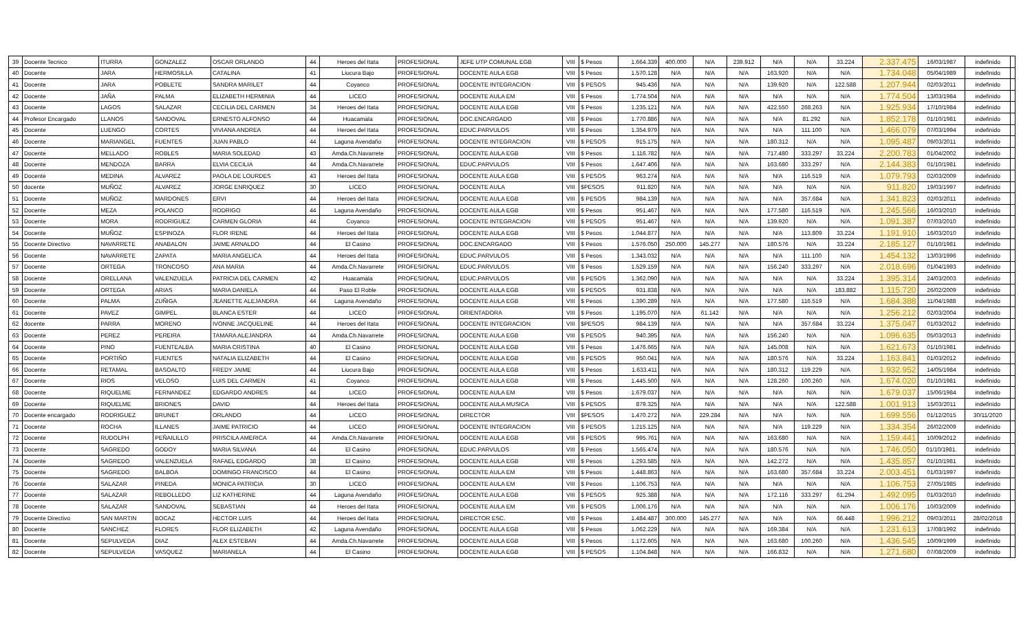| 39 | Docente Tecnico | ITURRA | GONZALEZ | OSCAR ORLANDO | 44 | Heroes del Itata | PROFESIONAL | JEFE UTP COMUNAL EGB | VIII | $ Pesos | 1.664.339 | 400.000 | N/A | 239.912 | N/A | N/A | 33.224 | 2.337.475 | 16/03/1987 | indefinido | |
| 40 | Docente | JARA | HERMOSILLA | CATALINA | 41 | Liucura Bajo | PROFESIONAL | DOCENTE AULA EGB | VIII | $ Pesos | 1.570.128 | N/A | N/A | N/A | 163.920 | N/A | N/A | 1.734.048 | 05/04/1989 | indefinido | |
| 41 | Docente | JARA | POBLETE | SANDRA MARILET | 44 | Coyanco | PROFESIONAL | DOCENTE INTEGRACION | VIII | $ PESOS | 945.436 | N/A | N/A | N/A | 139.920 | N/A | 122.588 | 1.207.944 | 02/03/2011 | indefinido | |
| 42 | Docente | JAÑA | PALMA | ELIZABETH HERMINIA | 44 | LICEO | PROFESIONAL | DOCENTE AULA EM | VIII | $ Pesos | 1.774.504 | N/A | N/A | N/A | N/A | N/A | N/A | 1.774.504 | 13/03/1984 | indefinido | |
| 43 | Docente | LAGOS | SALAZAR | CECILIA DEL CARMEN | 34 | Heroes del Itata | PROFESIONAL | DOCENTE AULA EGB | VIII | $ Pesos | 1.235.121 | N/A | N/A | N/A | 422.550 | 268.263 | N/A | 1.925.934 | 17/10/1984 | indefinido | |
| 44 | Profesor Encargado | LLANOS | SANDOVAL | ERNESTO ALFONSO | 44 | Huacamala | PROFESIONAL | DOC.ENCARGADO | VIII | $ Pesos | 1.770.886 | N/A | N/A | N/A | N/A | 81.292 | N/A | 1.852.178 | 01/10/1981 | indefinido | |
| 45 | Docente | LUENGO | CORTES | VIVIANA ANDREA | 44 | Heroes del Itata | PROFESIONAL | EDUC.PARVULOS | VIII | $ Pesos | 1.354.979 | N/A | N/A | N/A | N/A | 111.100 | N/A | 1.466.079 | 07/03/1994 | indefinido | |
| 46 | Docente | MARIANGEL | FUENTES | JUAN PABLO | 44 | Laguna Avendaño | PROFESIONAL | DOCENTE INTEGRACION | VIII | $ PESOS | 915.175 | N/A | N/A | N/A | 180.312 | N/A | N/A | 1.095.487 | 09/03/2011 | indefinido | |
| 47 | Docente | MELLADO | ROBLES | MARIA SOLEDAD | 43 | Amda.Ch.Navarrete | PROFESIONAL | DOCENTE AULA EGB | VIII | $ Pesos | 1.116.782 | N/A | N/A | N/A | 717.480 | 333.297 | 33.224 | 2.200.783 | 01/04/2002 | indefinido | |
| 48 | Docente | MENDOZA | BARRA | ELVIA CECILIA | 44 | Amda.Ch.Navarrete | PROFESIONAL | EDUC.PARVULOS | VIII | $ Pesos | 1.647.406 | N/A | N/A | N/A | 163.680 | 333.297 | N/A | 2.144.383 | 01/10/1981 | indefinido | |
| 49 | Docente | MEDINA | ALVAREZ | PAOLA DE LOURDES | 43 | Heroes del Itata | PROFESIONAL | DOCENTE AULA EGB | VIII | $ PESOS | 963.274 | N/A | N/A | N/A | N/A | 116.519 | N/A | 1.079.793 | 02/03/2009 | indefinido | |
| 50 | docente | MUÑOZ | ALVAREZ | JORGE ENRIQUEZ | 30 | LICEO | PROFESIONAL | DOCENTE AULA | VIII | $PESOS | 911.820 | N/A | N/A | N/A | N/A | N/A | N/A | 911.820 | 19/03/1997 | indefinido | |
| 51 | Docente | MUÑOZ | MARDONES | ERVI | 44 | Heroes del Itata | PROFESIONAL | DOCENTE AULA EGB | VIII | $ PESOS | 984.139 | N/A | N/A | N/A | N/A | 357.684 | N/A | 1.341.823 | 02/03/2011 | indefinido | |
| 52 | Docente | MEZA | POLANCO | RODRIGO | 44 | Laguna Avendaño | PROFESIONAL | DOCENTE AULA EGB | VIII | $ Pesos | 951.467 | N/A | N/A | N/A | 177.580 | 116.519 | N/A | 1.245.566 | 16/03/2010 | indefinido | |
| 53 | Docente | MORA | RODRIGUEZ | CARMEN GLORIA | 44 | Coyanco | PROFESIONAL | DOCENTE INTEGRACION | VIII | $ PESOS | 951.467 | N/A | N/A | N/A | 139.920 | N/A | N/A | 1.091.387 | 07/03/2010 | indefinido | |
| 54 | Docente | MUÑOZ | ESPINOZA | FLOR IRENE | 44 | Heroes del Itata | PROFESIONAL | DOCENTE AULA EGB | VIII | $ Pesos | 1.044.877 | N/A | N/A | N/A | N/A | 113.809 | 33.224 | 1.191.910 | 16/03/2010 | indefinido | |
| 55 | Docente Directivo | NAVARRETE | ANABALON | JAIME ARNALDO | 44 | El Casino | PROFESIONAL | DOC.ENCARGADO | VIII | $ Pesos | 1.576.050 | 250.000 | 145.277 | N/A | 180.576 | N/A | 33.224 | 2.185.127 | 01/10/1981 | indefinido | |
| 56 | Docente | NAVARRETE | ZAPATA | MARIA ANGELICA | 44 | Heroes del Itata | PROFESIONAL | EDUC.PARVULOS | VIII | $ Pesos | 1.343.032 | N/A | N/A | N/A | N/A | 111.100 | N/A | 1.454.132 | 13/03/1996 | indefinido | |
| 57 | Docente | ORTEGA | TRONCOSO | ANA MARIA | 44 | Amda.Ch.Navarrete | PROFESIONAL | EDUC.PARVULOS | VIII | $ Pesos | 1.529.159 | N/A | N/A | N/A | 156.240 | 333.297 | N/A | 2.018.696 | 01/04/1993 | indefinido | |
| 58 | Docente | ORELLANA | VALENZUELA | PATRICIA DEL CARMEN | 42 | Huacamala | PROFESIONAL | EDUC.PARVULOS | VIII | $ PESOS | 1.362.090 | N/A | N/A | N/A | N/A | N/A | 33.224 | 1.395.314 | 24/03/2003 | indefinido | |
| 59 | Docente | ORTEGA | ARIAS | MARIA DANIELA | 44 | Paso El Roble | PROFESIONAL | DOCENTE AULA EGB | VIII | $ PESOS | 931.838 | N/A | N/A | N/A | N/A | N/A | 183.882 | 1.115.720 | 26/02/2009 | indefinido | |
| 60 | Docente | PALMA | ZUÑIGA | JEANETTE ALEJANDRA | 44 | Laguna Avendaño | PROFESIONAL | DOCENTE AULA EGB | VIII | $ Pesos | 1.390.289 | N/A | N/A | N/A | 177.580 | 116.519 | N/A | 1.684.388 | 11/04/1988 | indefinido | |
| 61 | Docente | PAVEZ | GIMPEL | BLANCA ESTER | 44 | LICEO | PROFESIONAL | ORIENTADORA | VIII | $ Pesos | 1.195.070 | N/A | 61.142 | N/A | N/A | N/A | N/A | 1.256.212 | 02/03/2004 | indefinido | |
| 62 | docente | PARRA | MORENO | IVONNE JACQUELINE | 44 | Heroes del Itata | PROFESIONAL | DOCENTE INTEGRACION | VIII | $PESOS | 984.139 | N/A | N/A | N/A | N/A | 357.684 | 33.224 | 1.375.047 | 01/03/2012 | indefinido | |
| 63 | Docente | PEREZ | PEREIRA | TAMARA ALEJANDRA | 44 | Amda.Ch.Navarrete | PROFESIONAL | DOCENTE AULA EGB | VIII | $ PESOS | 940.395 | N/A | N/A | N/A | 156.240 | N/A | N/A | 1.096.635 | 05/03/2013 | indefinido | |
| 64 | Docente | PINO | FUENTEALBA | MARIA CRISTINA | 40 | El Casino | PROFESIONAL | DOCENTE AULA EGB | VIII | $ Pesos | 1.476.665 | N/A | N/A | N/A | 145.008 | N/A | N/A | 1.621.673 | 01/10/1981 | indefinido | |
| 65 | Docente | PORTIÑO | FUENTES | NATALIA ELIZABETH | 44 | El Casino | PROFESIONAL | DOCENTE AULA EGB | VIII | $ PESOS | 950.041 | N/A | N/A | N/A | 180.576 | N/A | 33.224 | 1.163.841 | 01/03/2012 | indefinido | |
| 66 | Docente | RETAMAL | BASOALTO | FREDY JAIME | 44 | Liucura Bajo | PROFESIONAL | DOCENTE AULA EGB | VIII | $ Pesos | 1.633.411 | N/A | N/A | N/A | 180.312 | 119.229 | N/A | 1.932.952 | 14/05/1984 | indefinido | |
| 67 | Docente | RIOS | VELOSO | LUIS DEL CARMEN | 41 | Coyanco | PROFESIONAL | DOCENTE AULA EGB | VIII | $ Pesos | 1.445.500 | N/A | N/A | N/A | 128.260 | 100.260 | N/A | 1.674.020 | 01/10/1981 | indefinido | |
| 68 | Docente | RIQUELME | FERNANDEZ | EDGARDO ANDRES | 44 | LICEO | PROFESIONAL | DOCENTE AULA EM | VIII | $ Pesos | 1.679.037 | N/A | N/A | N/A | N/A | N/A | N/A | 1.679.037 | 15/06/1984 | indefinido | |
| 69 | Docente | RIQUELME | BRIONES | DAVID | 44 | Heroes del Itata | PROFESIONAL | DOCENTE AULA MUSICA | VIII | $ PESOS | 879.325 | N/A | N/A | N/A | N/A | N/A | 122.588 | 1.001.913 | 15/03/2011 | indefinido | |
| 70 | Docente encargado | RODRIGUEZ | BRUNET | ORLANDO | 44 | LICEO | PROFESIONAL | DIRECTOR | VIII | $PESOS | 1.470.272 | N/A | 229.284 | N/A | N/A | N/A | N/A | 1.699.556 | 01/12/2015 | 30/11/2020 | |
| 71 | Docente | ROCHA | ILLANES | JAIME PATRICIO | 44 | LICEO | PROFESIONAL | DOCENTE INTEGRACION | VIII | $ PESOS | 1.215.125 | N/A | N/A | N/A | N/A | 119.229 | N/A | 1.334.354 | 26/02/2009 | indefinido | |
| 72 | Docente | RUDOLPH | PEÑAILILLO | PRISCILA AMERICA | 44 | Amda.Ch.Navarrete | PROFESIONAL | DOCENTE AULA EGB | VIII | $ PESOS | 995.761 | N/A | N/A | N/A | 163.680 | N/A | N/A | 1.159.441 | 10/09/2012 | indefinido | |
| 73 | Docente | SAGREDO | GODOY | MARIA SILVANA | 44 | El Casino | PROFESIONAL | EDUC.PARVULOS | VIII | $ Pesos | 1.565.474 | N/A | N/A | N/A | 180.576 | N/A | N/A | 1.746.050 | 01/10/1981. | indefinido | |
| 74 | Docente | SAGREDO | VALENZUELA | RAFAEL EDGARDO | 38 | El Casino | PROFESIONAL | DOCENTE AULA EGB | VIII | $ Pesos | 1.293.585 | N/A | N/A | N/A | 142.272 | N/A | N/A | 1.435.857 | 01/10/1981 | indefinido | |
| 75 | Docente | SAGREDO | BALBOA | DOMINGO FRANCISCO | 44 | El Casino | PROFESIONAL | DOCENTE AULA EM | VIII | $ Pesos | 1.448.863 | N/A | N/A | N/A | 163.680 | 357.684 | 33.224 | 2.003.451 | 01/03/1997 | indefinido | |
| 76 | Docente | SALAZAR | PINEDA | MONICA PATRICIA | 30 | LICEO | PROFESIONAL | DOCENTE AULA EM | VIII | $ Pesos | 1.106.753 | N/A | N/A | N/A | N/A | N/A | N/A | 1.106.753 | 27/05/1985 | indefinido | |
| 77 | Docente | SALAZAR | REBOLLEDO | LIZ KATHERINE | 44 | Laguna Avendaño | PROFESIONAL | DOCENTE AULA EGB | VIII | $ PESOS | 925.388 | N/A | N/A | N/A | 172.116 | 333.297 | 61.294 | 1.492.095 | 01/03/2010 | indefinido | |
| 78 | Docente | SALAZAR | SANDOVAL | SEBASTIAN | 44 | Heroes del Itata | PROFESIONAL | DOCENTE AULA EM | VIII | $ PESOS | 1.006.176 | N/A | N/A | N/A | N/A | N/A | N/A | 1.006.176 | 10/03/2009 | indefinido | |
| 79 | Docente Directivo | SAN MARTIN | BOCAZ | HECTOR LUIS | 44 | Heroes del Itata | PROFESIONAL | DIRECTOR ESC. | VIII | $ Pesos | 1.484.487 | 300.000 | 145.277 | N/A | N/A | N/A | 66.448 | 1.996.212 | 09/03/2011 | 28/02/2018 | |
| 80 | Docente | SANCHEZ | FLORES | FLOR ELIZABETH | 42 | Laguna Avendaño | PROFESIONAL | DOCENTE AULA EGB | VIII | $ Pesos | 1.062.229 | N/A | N/A | N/A | 169.384 | N/A | N/A | 1.231.613 | 17/08/1992 | indefinido | |
| 81 | Docente | SEPULVEDA | DIAZ | ALEX ESTEBAN | 44 | Amda.Ch.Navarrete | PROFESIONAL | DOCENTE AULA EGB | VIII | $ Pesos | 1.172.605 | N/A | N/A | N/A | 163.680 | 100.260 | N/A | 1.436.545 | 10/09/1999 | indefinido | |
| 82 | Docente | SEPULVEDA | VASQUEZ | MARIANELA | 44 | El Casino | PROFESIONAL | DOCENTE AULA EGB | VIII | $ PESOS | 1.104.848 | N/A | N/A | N/A | 166.832 | N/A | N/A | 1.271.680 | 07/08/2009 | indefinido | |